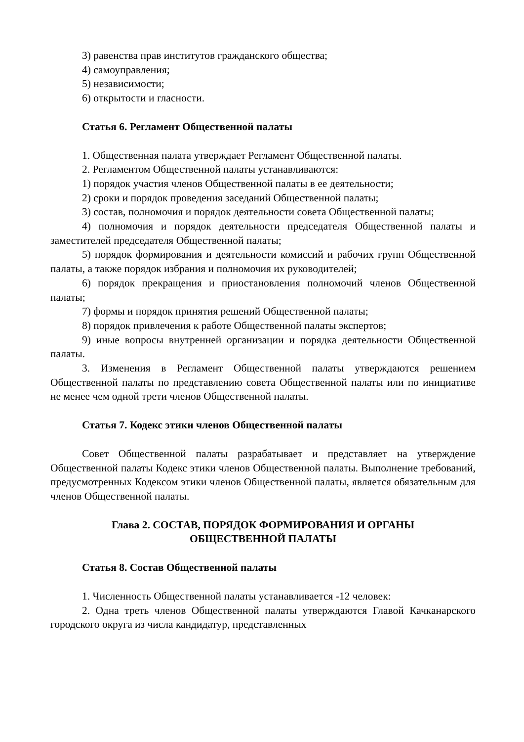3) равенства прав институтов гражданского общества;
4) самоуправления;
5) независимости;
6) открытости и гласности.
Статья 6. Регламент Общественной палаты
1. Общественная палата утверждает Регламент Общественной палаты.
2. Регламентом Общественной палаты устанавливаются:
1) порядок участия членов Общественной палаты в ее деятельности;
2) сроки и порядок проведения заседаний Общественной палаты;
3) состав, полномочия и порядок деятельности совета Общественной палаты;
4) полномочия и порядок деятельности председателя Общественной палаты и заместителей председателя Общественной палаты;
5) порядок формирования и деятельности комиссий и рабочих групп Общественной палаты, а также порядок избрания и полномочия их руководителей;
6) порядок прекращения и приостановления полномочий членов Общественной палаты;
7) формы и порядок принятия решений Общественной палаты;
8) порядок привлечения к работе Общественной палаты экспертов;
9) иные вопросы внутренней организации и порядка деятельности Общественной палаты.
3. Изменения в Регламент Общественной палаты утверждаются решением Общественной палаты по представлению совета Общественной палаты или по инициативе не менее чем одной трети членов Общественной палаты.
Статья 7. Кодекс этики членов Общественной палаты
Совет Общественной палаты разрабатывает и представляет на утверждение Общественной палаты Кодекс этики членов Общественной палаты. Выполнение требований, предусмотренных Кодексом этики членов Общественной палаты, является обязательным для членов Общественной палаты.
Глава 2. СОСТАВ, ПОРЯДОК ФОРМИРОВАНИЯ И ОРГАНЫ
ОБЩЕСТВЕННОЙ ПАЛАТЫ
Статья 8. Состав Общественной палаты
1. Численность Общественной палаты устанавливается -12 человек:
2. Одна треть членов Общественной палаты утверждаются Главой Качканарского городского округа из числа кандидатур, представленных